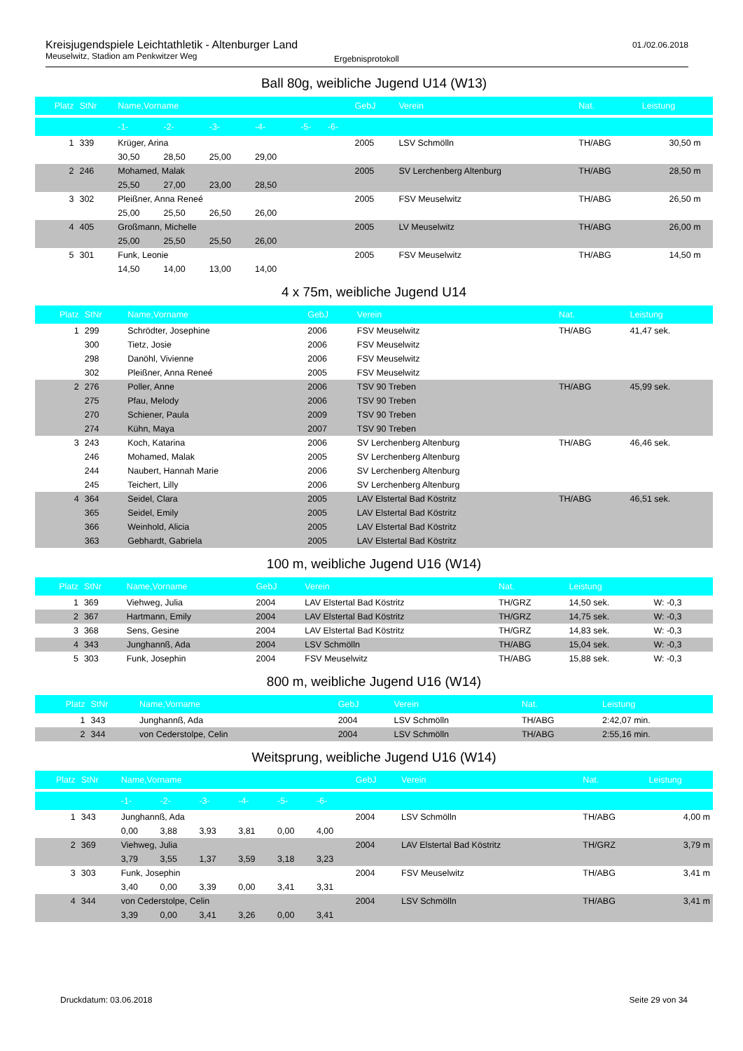Kreisjugendspiele Leichtathletik - Altenburger Land
Meuselwitz, Stadion am Penkwitzer Weg
Ergebnisprotokoll
01./02.06.2018
Ball 80g, weibliche Jugend U14 (W13)
| Platz | StNr | Name,Vorname | | | | | | GebJ | Verein | Nat. | Leistung | |
| --- | --- | --- | --- | --- | --- | --- | --- | --- | --- | --- | --- | --- |
| | | -1- | -2- | -3- | -4- | -5- | -6- | | | | | |
| 1 | 339 | Krüger, Arina | | | | | | 2005 | LSV Schmölln | TH/ABG | 30,50 m | |
| | | 30,50 | 28,50 | 25,00 | 29,00 | | | | | | | |
| 2 | 246 | Mohamed, Malak | | | | | | 2005 | SV Lerchenberg Altenburg | TH/ABG | 28,50 m | |
| | | 25,50 | 27,00 | 23,00 | 28,50 | | | | | | | |
| 3 | 302 | Pleißner, Anna Reneé | | | | | | 2005 | FSV Meuselwitz | TH/ABG | 26,50 m | |
| | | 25,00 | 25,50 | 26,50 | 26,00 | | | | | | | |
| 4 | 405 | Großmann, Michelle | | | | | | 2005 | LV Meuselwitz | TH/ABG | 26,00 m | |
| | | 25,00 | 25,50 | 25,50 | 26,00 | | | | | | | |
| 5 | 301 | Funk, Leonie | | | | | | 2005 | FSV Meuselwitz | TH/ABG | 14,50 m | |
| | | 14,50 | 14,00 | 13,00 | 14,00 | | | | | | | |
4 x 75m, weibliche Jugend U14
| Platz | StNr | Name,Vorname | GebJ | Verein | Nat. | Leistung |
| --- | --- | --- | --- | --- | --- | --- |
| 1 | 299 | Schrödter, Josephine | 2006 | FSV Meuselwitz | TH/ABG | 41,47 sek. |
| | 300 | Tietz, Josie | 2006 | FSV Meuselwitz | | |
| | 298 | Danöhl, Vivienne | 2006 | FSV Meuselwitz | | |
| | 302 | Pleißner, Anna Reneé | 2005 | FSV Meuselwitz | | |
| 2 | 276 | Poller, Anne | 2006 | TSV 90 Treben | TH/ABG | 45,99 sek. |
| | 275 | Pfau, Melody | 2006 | TSV 90 Treben | | |
| | 270 | Schiener, Paula | 2009 | TSV 90 Treben | | |
| | 274 | Kühn, Maya | 2007 | TSV 90 Treben | | |
| 3 | 243 | Koch, Katarina | 2006 | SV Lerchenberg Altenburg | TH/ABG | 46,46 sek. |
| | 246 | Mohamed, Malak | 2005 | SV Lerchenberg Altenburg | | |
| | 244 | Naubert, Hannah Marie | 2006 | SV Lerchenberg Altenburg | | |
| | 245 | Teichert, Lilly | 2006 | SV Lerchenberg Altenburg | | |
| 4 | 364 | Seidel, Clara | 2005 | LAV Elstertal Bad Köstritz | TH/ABG | 46,51 sek. |
| | 365 | Seidel, Emily | 2005 | LAV Elstertal Bad Köstritz | | |
| | 366 | Weinhold, Alicia | 2005 | LAV Elstertal Bad Köstritz | | |
| | 363 | Gebhardt, Gabriela | 2005 | LAV Elstertal Bad Köstritz | | |
100 m, weibliche Jugend U16 (W14)
| Platz | StNr | Name,Vorname | GebJ | Verein | Nat. | Leistung | |
| --- | --- | --- | --- | --- | --- | --- | --- |
| 1 | 369 | Viehweg, Julia | 2004 | LAV Elstertal Bad Köstritz | TH/GRZ | 14,50 sek. | W: -0,3 |
| 2 | 367 | Hartmann, Emily | 2004 | LAV Elstertal Bad Köstritz | TH/GRZ | 14,75 sek. | W: -0,3 |
| 3 | 368 | Sens, Gesine | 2004 | LAV Elstertal Bad Köstritz | TH/GRZ | 14,83 sek. | W: -0,3 |
| 4 | 343 | Junghannß, Ada | 2004 | LSV Schmölln | TH/ABG | 15,04 sek. | W: -0,3 |
| 5 | 303 | Funk, Josephin | 2004 | FSV Meuselwitz | TH/ABG | 15,88 sek. | W: -0,3 |
800 m, weibliche Jugend U16 (W14)
| Platz | StNr | Name,Vorname | GebJ | Verein | Nat. | Leistung |
| --- | --- | --- | --- | --- | --- | --- |
| 1 | 343 | Junghannß, Ada | 2004 | LSV Schmölln | TH/ABG | 2:42,07 min. |
| 2 | 344 | von Cederstolpe, Celin | 2004 | LSV Schmölln | TH/ABG | 2:55,16 min. |
Weitsprung, weibliche Jugend U16 (W14)
| Platz | StNr | Name,Vorname | | | | | | GebJ | Verein | Nat. | Leistung |
| --- | --- | --- | --- | --- | --- | --- | --- | --- | --- | --- | --- |
| | | -1- | -2- | -3- | -4- | -5- | -6- | | | | |
| 1 | 343 | Junghannß, Ada | | | | | | 2004 | LSV Schmölln | TH/ABG | 4,00 m |
| | | 0,00 | 3,88 | 3,93 | 3,81 | 0,00 | 4,00 | | | | |
| 2 | 369 | Viehweg, Julia | | | | | | 2004 | LAV Elstertal Bad Köstritz | TH/GRZ | 3,79 m |
| | | 3,79 | 3,55 | 1,37 | 3,59 | 3,18 | 3,23 | | | | |
| 3 | 303 | Funk, Josephin | | | | | | 2004 | FSV Meuselwitz | TH/ABG | 3,41 m |
| | | 3,40 | 0,00 | 3,39 | 0,00 | 3,41 | 3,31 | | | | |
| 4 | 344 | von Cederstolpe, Celin | | | | | | 2004 | LSV Schmölln | TH/ABG | 3,41 m |
| | | 3,39 | 0,00 | 3,41 | 3,26 | 0,00 | 3,41 | | | | |
Druckdatum: 03.06.2018 Seite 29 von 34